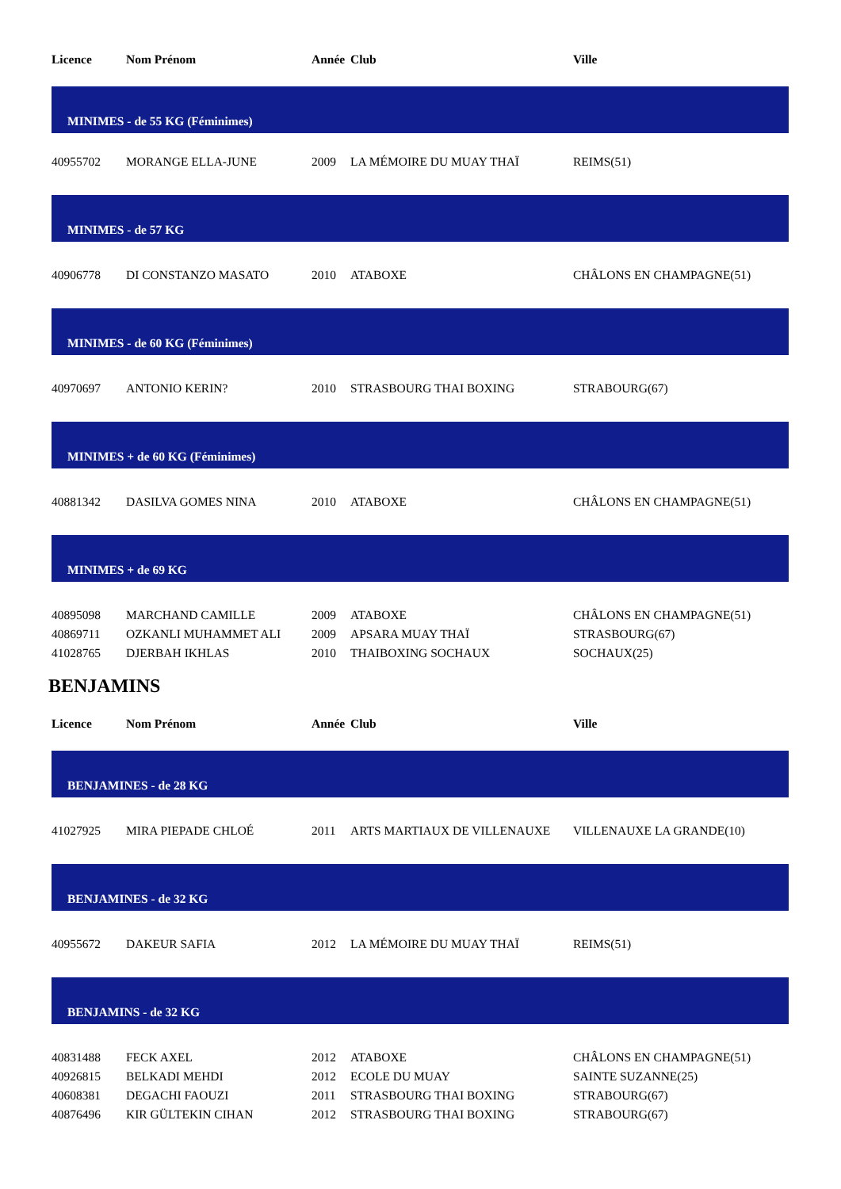| Licence | Nom Prénom | Année | Club | Ville |
| --- | --- | --- | --- | --- |
| MINIMES - de 55 KG (Féminimes) | | | | |
| 40955702 | MORANGE ELLA-JUNE | 2009 | LA MÉMOIRE DU MUAY THAÏ | REIMS(51) |
| MINIMES - de 57 KG | | | | |
| 40906778 | DI CONSTANZO MASATO | 2010 | ATABOXE | CHÂLONS EN CHAMPAGNE(51) |
| MINIMES - de 60 KG (Féminimes) | | | | |
| 40970697 | ANTONIO KERIN? | 2010 | STRASBOURG THAI BOXING | STRABOURG(67) |
| MINIMES + de 60 KG (Féminimes) | | | | |
| 40881342 | DASILVA GOMES NINA | 2010 | ATABOXE | CHÂLONS EN CHAMPAGNE(51) |
| MINIMES + de 69 KG | | | | |
| 40895098 | MARCHAND CAMILLE | 2009 | ATABOXE | CHÂLONS EN CHAMPAGNE(51) |
| 40869711 | OZKANLI MUHAMMET ALI | 2009 | APSARA MUAY THAÏ | STRASBOURG(67) |
| 41028765 | DJERBAH IKHLAS | 2010 | THAIBOXING SOCHAUX | SOCHAUX(25) |
BENJAMINS
| Licence | Nom Prénom | Année | Club | Ville |
| --- | --- | --- | --- | --- |
| BENJAMINES - de 28 KG | | | | |
| 41027925 | MIRA PIEPADE CHLOÉ | 2011 | ARTS MARTIAUX DE VILLENAUXE | VILLENAUXE LA GRANDE(10) |
| BENJAMINES - de 32 KG | | | | |
| 40955672 | DAKEUR SAFIA | 2012 | LA MÉMOIRE DU MUAY THAÏ | REIMS(51) |
| BENJAMINS - de 32 KG | | | | |
| 40831488 | FECK AXEL | 2012 | ATABOXE | CHÂLONS EN CHAMPAGNE(51) |
| 40926815 | BELKADI MEHDI | 2012 | ECOLE DU MUAY | SAINTE SUZANNE(25) |
| 40608381 | DEGACHI FAOUZI | 2011 | STRASBOURG THAI BOXING | STRABOURG(67) |
| 40876496 | KIR GÜLTEKIN CIHAN | 2012 | STRASBOURG THAI BOXING | STRABOURG(67) |